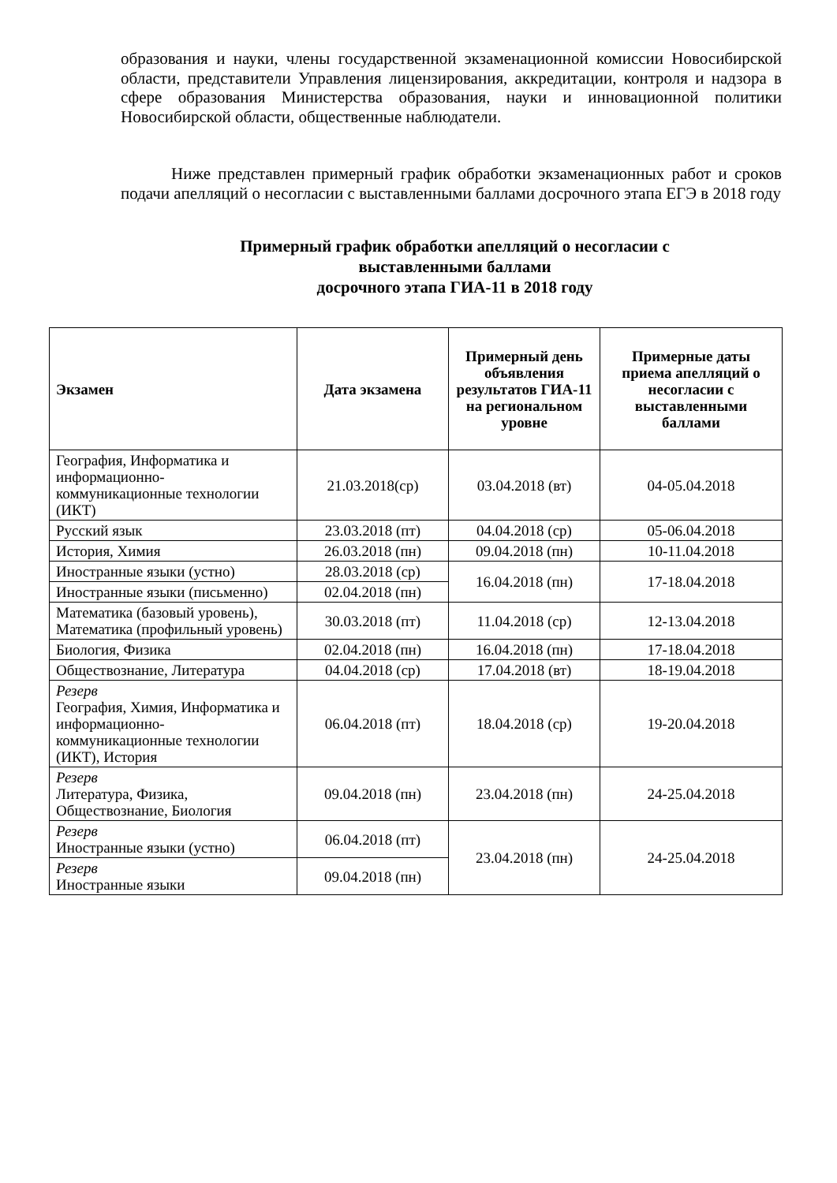образования и науки, члены государственной экзаменационной комиссии Новосибирской области, представители Управления лицензирования, аккредитации, контроля и надзора в сфере образования Министерства образования, науки и инновационной политики Новосибирской области, общественные наблюдатели.
Ниже представлен примерный график обработки экзаменационных работ и сроков подачи апелляций о несогласии с выставленными баллами досрочного этапа ЕГЭ в 2018 году
Примерный график обработки апелляций о несогласии с
выставленными баллами
досрочного этапа ГИА-11 в 2018 году
| Экзамен | Дата экзамена | Примерный день объявления результатов ГИА-11 на региональном уровне | Примерные даты приема апелляций о несогласии с выставленными баллами |
| --- | --- | --- | --- |
| География, Информатика и информационно-коммуникационные технологии (ИКТ) | 21.03.2018(ср) | 03.04.2018 (вт) | 04-05.04.2018 |
| Русский язык | 23.03.2018 (пт) | 04.04.2018 (ср) | 05-06.04.2018 |
| История, Химия | 26.03.2018 (пн) | 09.04.2018 (пн) | 10-11.04.2018 |
| Иностранные языки (устно) | 28.03.2018 (ср) | 16.04.2018 (пн) | 17-18.04.2018 |
| Иностранные языки (письменно) | 02.04.2018 (пн) | | |
| Математика (базовый уровень), Математика (профильный уровень) | 30.03.2018 (пт) | 11.04.2018 (ср) | 12-13.04.2018 |
| Биология, Физика | 02.04.2018 (пн) | 16.04.2018 (пн) | 17-18.04.2018 |
| Обществознание, Литература | 04.04.2018 (ср) | 17.04.2018 (вт) | 18-19.04.2018 |
| Резерв География, Химия, Информатика и информационно-коммуникационные технологии (ИКТ), История | 06.04.2018 (пт) | 18.04.2018 (ср) | 19-20.04.2018 |
| Резерв Литература, Физика, Обществознание, Биология | 09.04.2018 (пн) | 23.04.2018 (пн) | 24-25.04.2018 |
| Резерв Иностранные языки (устно) | 06.04.2018 (пт) | 23.04.2018 (пн) | 24-25.04.2018 |
| Резерв Иностранные языки | 09.04.2018 (пн) | | |